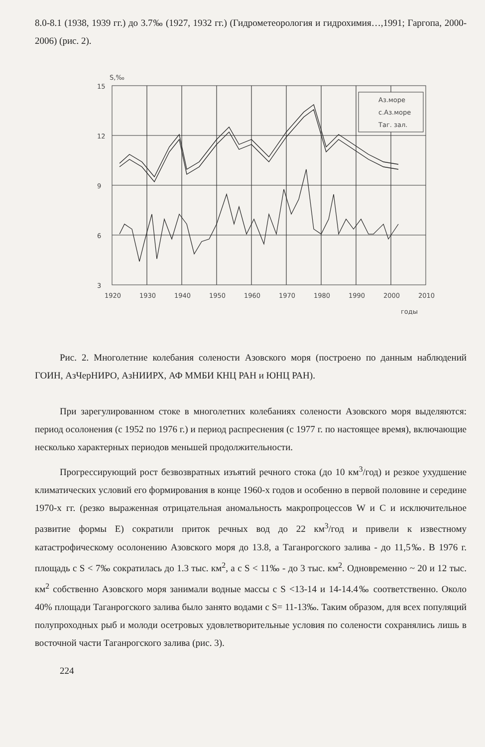8.0-8.1 (1938, 1939 гг.) до 3.7‰ (1927, 1932 гг.) (Гидрометеорология и гидрохимия…,1991; Гаргопа, 2000-2006) (рис. 2).
S,‰
15
12
9
6
3
Аз.море
с.Аз.море
Таг. зал.
1920
1930
1940
1950
1960
1970
1980
1990
2000
2010
годы
Рис. 2. Многолетние колебания солености Азовского моря (построено по данным наблюдений ГОИН, АзЧерНИРО, АзНИИРХ, АФ ММБИ КНЦ РАН и ЮНЦ РАН).
При зарегулированном стоке в многолетних колебаниях солености Азовского моря выделяются: период осолонения (с 1952 по 1976 г.) и период распреснения (с 1977 г. по настоящее время), включающие несколько характерных периодов меньшей продолжительности.
Прогрессирующий рост безвозвратных изъятий речного стока (до 10 км<sup>3</sup>/год) и резкое ухудшение климатических условий его формирования в конце 1960-х годов и особенно в первой половине и середине 1970-х гг. (резко выраженная отрицательная аномальность макропроцессов W и С и исключительное развитие формы Е) сократили приток речных вод до 22 км<sup>3</sup>/год и привели к известному катастрофическому осолонению Азовского моря до 13.8, а Таганрогского залива - до 11,5‰. В 1976 г. площадь с S < 7‰ сократилась до 1.3 тыс. км<sup>2</sup>, а с S < 11‰ - до 3 тыс. км<sup>2</sup>. Одновременно ~ 20 и 12 тыс. км<sup>2</sup> собственно Азовского моря занимали водные массы с S <13-14 и 14-14.4‰ соответственно. Около 40% площади Таганрогского залива было занято водами с S= 11-13‰. Таким образом, для всех популяций полупроходных рыб и молоди осетровых удовлетворительные условия по солености сохранялись лишь в восточной части Таганрогского залива (рис. 3).
224